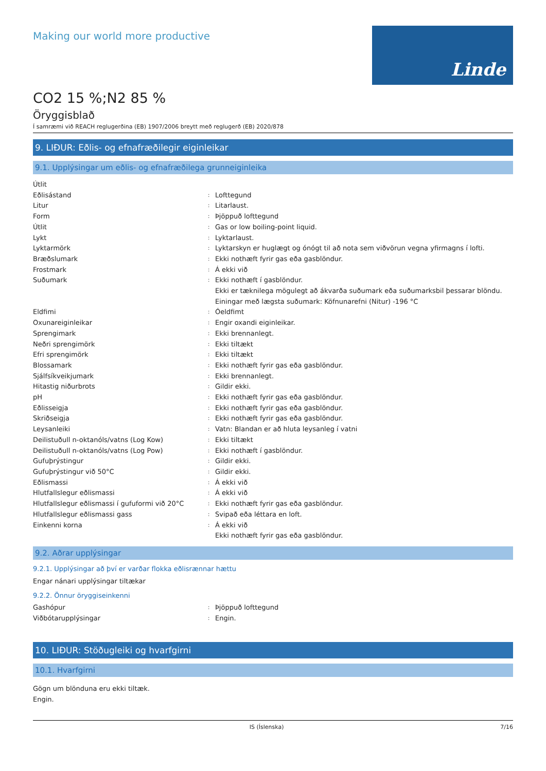Making our world more productive
Linde
CO2 15 %;N2 85 %
Öryggisblað
Í samræmi við REACH reglugerðina (EB) 1907/2006 breytt með reglugerð (EB) 2020/878
9. LIÐUR: Eðlis- og efnafræðilegir eiginleikar
9.1. Upplýsingar um eðlis- og efnafræðilega grunneiginleika
Útlit
Eðlisástand
:
Lofttegund
Litur
:
Litarlaust.
Form
:
Þjöppuð lofttegund
Útlit
:
Gas or low boiling-point liquid.
Lykt
:
Lyktarlaust.
Lyktarmörk
:
Lyktarskyn er huglægt og ónógt til að nota sem viðvörun vegna yfirmagns í lofti.
Bræðslumark
:
Ekki nothæft fyrir gas eða gasblöndur.
Frostmark
:
Á ekki við
Suðumark
:
Ekki nothæft í gasblöndur.
Ekki er tæknilega mögulegt að ákvarða suðumark eða suðumarksbil þessarar blöndu. Einingar með lægsta suðumark: Köfnunarefni (Nitur) -196 °C
Eldfimi
:
Óeldfimt
Oxunareiginleikar
:
Engir oxandi eiginleikar.
Sprengimark
:
Ekki brennanlegt.
Neðri sprengimörk
:
Ekki tiltækt
Efri sprengimörk
:
Ekki tiltækt
Blossamark
:
Ekki nothæft fyrir gas eða gasblöndur.
Sjálfsíkveikjumark
:
Ekki brennanlegt.
Hitastig niðurbrots
:
Gildir ekki.
pH
:
Ekki nothæft fyrir gas eða gasblöndur.
Eðlisseigja
:
Ekki nothæft fyrir gas eða gasblöndur.
Skriðseigja
:
Ekki nothæft fyrir gas eða gasblöndur.
Leysanleiki
:
Vatn: Blandan er að hluta leysanleg í vatni
Deilistuðull n-oktanóls/vatns (Log Kow)
:
Ekki tiltækt
Deilistuðull n-oktanóls/vatns (Log Pow)
:
Ekki nothæft í gasblöndur.
Gufuþrýstingur
:
Gildir ekki.
Gufuþrýstingur við 50°C
:
Gildir ekki.
Eðlismassi
:
Á ekki við
Hlutfallslegur eðlismassi
:
Á ekki við
Hlutfallslegur eðlismassi í gufuformi við 20°C
:
Ekki nothæft fyrir gas eða gasblöndur.
Hlutfallslegur eðlismassi gass
:
Svipað eða léttara en loft.
Einkenni korna
:
Á ekki við
Ekki nothæft fyrir gas eða gasblöndur.
9.2. Aðrar upplýsingar
9.2.1. Upplýsingar að því er varðar flokka eðlisrænnar hættu
Engar nánari upplýsingar tiltækar
9.2.2. Önnur öryggiseinkenni
Gashópur
:
Þjöppuð lofttegund
Viðbótarupplýsingar
:
Engin.
10. LIÐUR: Stöðugleiki og hvarfgirni
10.1. Hvarfgirni
Gögn um blönduna eru ekki tiltæk.
Engin.
IS (Íslenska) 7/16